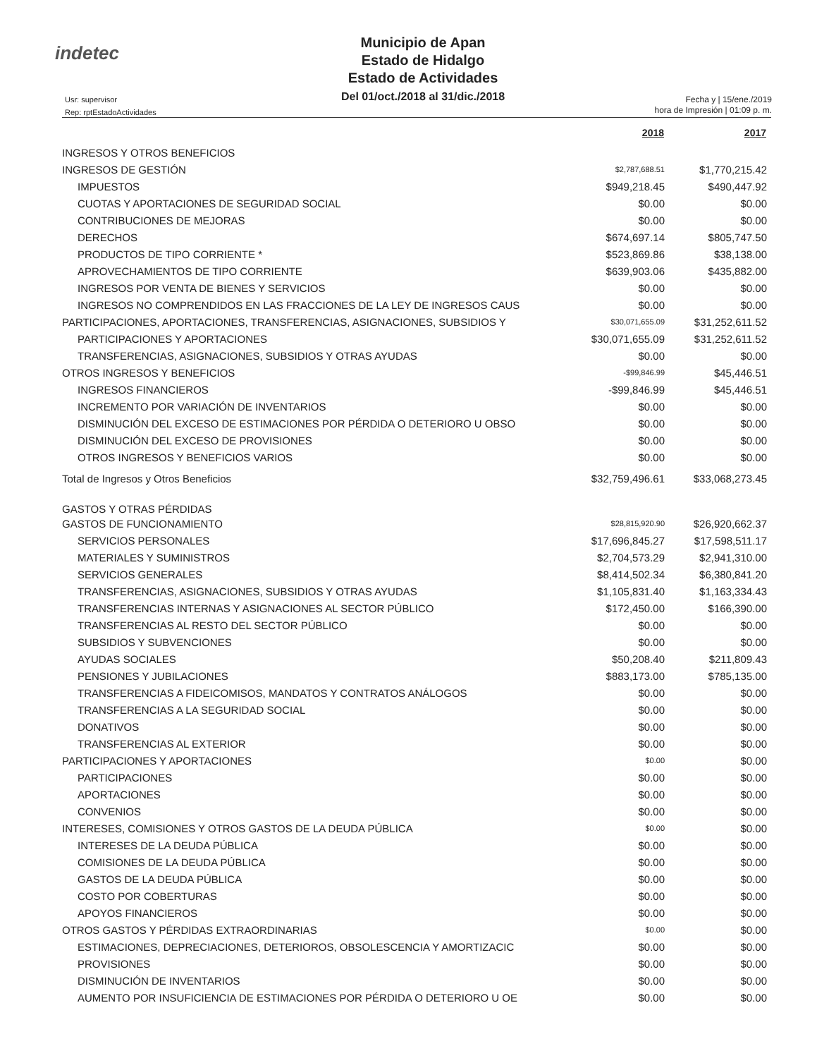indetec
Municipio de Apan
Estado de Hidalgo
Estado de Actividades
Del 01/oct./2018 al 31/dic./2018
Usr: supervisor
Rep: rptEstadoActividades
Fecha y | 15/ene./2019
hora de Impresión | 01:09 p. m.
| | 2018 | 2017 |
| INGRESOS Y OTROS BENEFICIOS | | |
| INGRESOS DE GESTIÓN | $2,787,688.51 | $1,770,215.42 |
| IMPUESTOS | $949,218.45 | $490,447.92 |
| CUOTAS Y APORTACIONES DE SEGURIDAD SOCIAL | $0.00 | $0.00 |
| CONTRIBUCIONES DE MEJORAS | $0.00 | $0.00 |
| DERECHOS | $674,697.14 | $805,747.50 |
| PRODUCTOS DE TIPO CORRIENTE * | $523,869.86 | $38,138.00 |
| APROVECHAMIENTOS DE TIPO CORRIENTE | $639,903.06 | $435,882.00 |
| INGRESOS POR VENTA DE BIENES Y SERVICIOS | $0.00 | $0.00 |
| INGRESOS NO COMPRENDIDOS EN LAS FRACCIONES DE LA LEY DE INGRESOS CAUS | $0.00 | $0.00 |
| PARTICIPACIONES, APORTACIONES, TRANSFERENCIAS, ASIGNACIONES, SUBSIDIOS Y | $30,071,655.09 | $31,252,611.52 |
| PARTICIPACIONES Y APORTACIONES | $30,071,655.09 | $31,252,611.52 |
| TRANSFERENCIAS, ASIGNACIONES, SUBSIDIOS Y OTRAS AYUDAS | $0.00 | $0.00 |
| OTROS INGRESOS Y BENEFICIOS | -$99,846.99 | $45,446.51 |
| INGRESOS FINANCIEROS | -$99,846.99 | $45,446.51 |
| INCREMENTO POR VARIACIÓN DE INVENTARIOS | $0.00 | $0.00 |
| DISMINUCIÓN DEL EXCESO DE ESTIMACIONES POR PÉRDIDA O DETERIORO U OBSO | $0.00 | $0.00 |
| DISMINUCIÓN DEL EXCESO DE PROVISIONES | $0.00 | $0.00 |
| OTROS INGRESOS Y BENEFICIOS VARIOS | $0.00 | $0.00 |
| Total de Ingresos y Otros Beneficios | $32,759,496.61 | $33,068,273.45 |
| GASTOS Y OTRAS PÉRDIDAS | | |
| GASTOS DE FUNCIONAMIENTO | $28,815,920.90 | $26,920,662.37 |
| SERVICIOS PERSONALES | $17,696,845.27 | $17,598,511.17 |
| MATERIALES Y SUMINISTROS | $2,704,573.29 | $2,941,310.00 |
| SERVICIOS GENERALES | $8,414,502.34 | $6,380,841.20 |
| TRANSFERENCIAS, ASIGNACIONES, SUBSIDIOS Y OTRAS AYUDAS | $1,105,831.40 | $1,163,334.43 |
| TRANSFERENCIAS INTERNAS Y ASIGNACIONES AL SECTOR PÚBLICO | $172,450.00 | $166,390.00 |
| TRANSFERENCIAS AL RESTO DEL SECTOR PÚBLICO | $0.00 | $0.00 |
| SUBSIDIOS Y SUBVENCIONES | $0.00 | $0.00 |
| AYUDAS SOCIALES | $50,208.40 | $211,809.43 |
| PENSIONES Y JUBILACIONES | $883,173.00 | $785,135.00 |
| TRANSFERENCIAS A FIDEICOMISOS, MANDATOS Y CONTRATOS ANÁLOGOS | $0.00 | $0.00 |
| TRANSFERENCIAS A LA SEGURIDAD SOCIAL | $0.00 | $0.00 |
| DONATIVOS | $0.00 | $0.00 |
| TRANSFERENCIAS AL EXTERIOR | $0.00 | $0.00 |
| PARTICIPACIONES Y APORTACIONES | $0.00 | $0.00 |
| PARTICIPACIONES | $0.00 | $0.00 |
| APORTACIONES | $0.00 | $0.00 |
| CONVENIOS | $0.00 | $0.00 |
| INTERESES, COMISIONES Y OTROS GASTOS DE LA DEUDA PÚBLICA | $0.00 | $0.00 |
| INTERESES DE LA DEUDA PÚBLICA | $0.00 | $0.00 |
| COMISIONES DE LA DEUDA PÚBLICA | $0.00 | $0.00 |
| GASTOS DE LA DEUDA PÚBLICA | $0.00 | $0.00 |
| COSTO POR COBERTURAS | $0.00 | $0.00 |
| APOYOS FINANCIEROS | $0.00 | $0.00 |
| OTROS GASTOS Y PÉRDIDAS EXTRAORDINARIAS | $0.00 | $0.00 |
| ESTIMACIONES, DEPRECIACIONES, DETERIOROS, OBSOLESCENCIA Y AMORTIZACIC | $0.00 | $0.00 |
| PROVISIONES | $0.00 | $0.00 |
| DISMINUCIÓN DE INVENTARIOS | $0.00 | $0.00 |
| AUMENTO POR INSUFICIENCIA DE ESTIMACIONES POR PÉRDIDA O DETERIORO U OE | $0.00 | $0.00 |